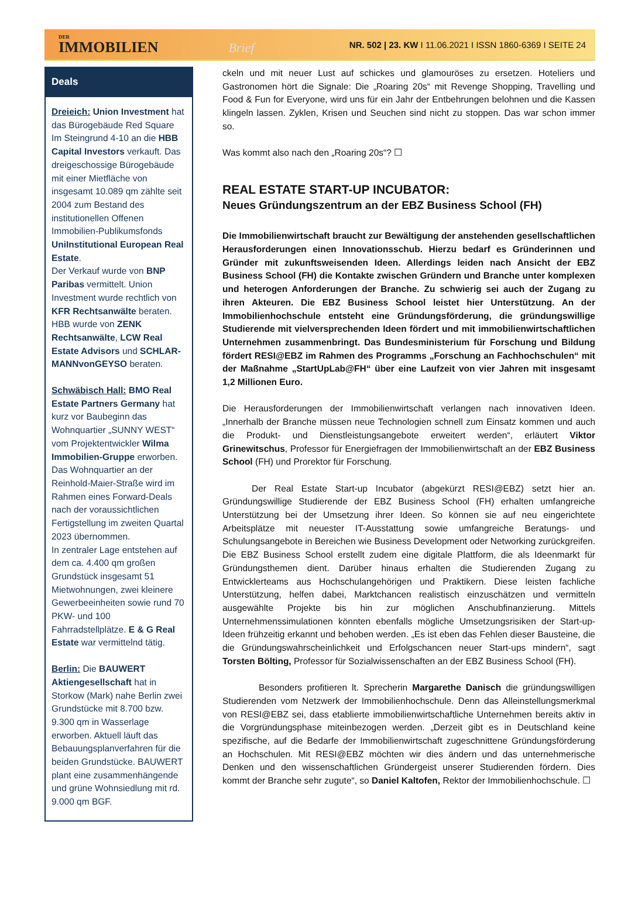DER
IMMOBILIEN Brief
NR. 502 | 23. KW I 11.06.2021 I ISSN 1860-6369 I SEITE 24
Deals
Dreieich: Union Investment hat das Bürogebäude Red Square Im Steingrund 4-10 an die HBB Capital Investors verkauft. Das dreigeschossige Bürogebäude mit einer Mietfläche von insgesamt 10.089 qm zählte seit 2004 zum Bestand des institutionellen Offenen Immobilien-Publikumsfonds UniInstitutional European Real Estate.
Der Verkauf wurde von BNP Paribas vermittelt. Union Investment wurde rechtlich von KFR Rechtsanwälte beraten. HBB wurde von ZENK Rechtsanwälte, LCW Real Estate Advisors und SCHLAR­MANNvonGEYSO beraten.
Schwäbisch Hall: BMO Real Estate Partners Germany hat kurz vor Baubeginn das Wohnquartier „SUNNY WEST“ vom Projektentwickler Wilma Immobilien-Gruppe erworben. Das Wohnquartier an der Reinhold-Maier-Straße wird im Rahmen eines Forward-Deals nach der voraussichtlichen Fertigstellung im zweiten Quartal 2023 übernommen.
In zentraler Lage entstehen auf dem ca. 4.400 qm großen Grundstück insgesamt 51 Mietwohnungen, zwei kleinere Gewerbeeinheiten sowie rund 70 PKW- und 100 Fahrradstellplätze. E & G Real Estate war vermittelnd tätig.
Berlin: Die BAUWERT Aktiengesellschaft hat in Storkow (Mark) nahe Berlin zwei Grundstücke mit 8.700 bzw. 9.300 qm in Wasserlage erworben. Aktuell läuft das Bebauungsplanverfahren für die beiden Grundstücke. BAUWERT plant eine zusammenhängende und grüne Wohnsiedlung mit rd. 9.000 qm BGF.
ckeln und mit neuer Lust auf schickes und glamouröses zu ersetzen. Hoteliers und Gastronomen hört die Signale: Die „Roaring 20s“ mit Revenge Shopping, Travelling und Food & Fun for Everyone, wird uns für ein Jahr der Entbehrungen belohnen und die Kassen klingeln lassen. Zyklen, Krisen und Seuchen sind nicht zu stoppen. Das war schon immer so.
Was kommt also nach den „Roaring 20s“? ☐
REAL ESTATE START-UP INCUBATOR:
Neues Gründungszentrum an der EBZ Business School (FH)
Die Immobilienwirtschaft braucht zur Bewältigung der anstehenden gesellschaftlichen Herausforderungen einen Innovationsschub. Hierzu bedarf es Gründerinnen und Gründer mit zukunftsweisenden Ideen. Allerdings leiden nach Ansicht der EBZ Business School (FH) die Kontakte zwischen Gründern und Branche unter komplexen und heterogen Anforderungen der Branche. Zu schwierig sei auch der Zugang zu ihren Akteuren. Die EBZ Business School leistet hier Unterstützung. An der Immobilienhochschule entsteht eine Gründungsförderung, die gründungswillige Studierende mit vielversprechenden Ideen fördert und mit immobilienwirtschaftlichen Unternehmen zusammenbringt. Das Bundesministerium für Forschung und Bildung fördert RESI@EBZ im Rahmen des Programms „Forschung an Fachhochschulen“ mit der Maßnahme „StartUpLab@FH“ über eine Laufzeit von vier Jahren mit insgesamt 1,2 Millionen Euro.
Die Herausforderungen der Immobilienwirtschaft verlangen nach innovativen Ideen. „Innerhalb der Branche müssen neue Technologien schnell zum Einsatz kommen und auch die Produkt- und Dienstleistungsangebote erweitert werden“, erläutert Viktor Grinewitschus, Professor für Energiefragen der Immobilienwirtschaft an der EBZ Business School (FH) und Prorektor für Forschung.
Der Real Estate Start-up Incubator (abgekürzt RESI@EBZ) setzt hier an. Gründungswillige Studierende der EBZ Business School (FH) erhalten umfangreiche Unterstützung bei der Umsetzung ihrer Ideen. So können sie auf neu eingerichtete Arbeitsplätze mit neuester IT-Ausstattung sowie umfangreiche Beratungs- und Schulungsangebote in Bereichen wie Business Development oder Networking zurückgreifen. Die EBZ Business School erstellt zudem eine digitale Plattform, die als Ideenmarkt für Gründungsthemen dient. Darüber hinaus erhalten die Studierenden Zugang zu Entwicklerteams aus Hochschulangehörigen und Praktikern. Diese leisten fachliche Unterstützung, helfen dabei, Marktchancen realistisch einzuschätzen und vermitteln ausgewählte Projekte bis hin zur möglichen Anschubfinanzierung. Mittels Unternehmenssimulationen könnten ebenfalls mögliche Umsetzungsrisiken der Start-up-Ideen frühzeitig erkannt und behoben werden. „Es ist eben das Fehlen dieser Bausteine, die die Gründungswahrscheinlichkeit und Erfolgschancen neuer Start-ups mindern“, sagt Torsten Bölting, Professor für Sozialwissenschaften an der EBZ Business School (FH).
Besonders profitieren lt. Sprecherin Margarethe Danisch die gründungswilligen Studierenden vom Netzwerk der Immobilienhochschule. Denn das Alleinstellungsmerkmal von RESI@EBZ sei, dass etablierte immobilienwirtschaftliche Unternehmen bereits aktiv in die Vorgründungsphase miteinbezogen werden. „Derzeit gibt es in Deutschland keine spezifische, auf die Bedarfe der Immobilienwirtschaft zugeschnittene Gründungsförderung an Hochschulen. Mit RESI@EBZ möchten wir dies ändern und das unternehmerische Denken und den wissenschaftlichen Gründergeist unserer Studierenden fördern. Dies kommt der Branche sehr zugute“, so Daniel Kaltofen, Rektor der Immobilienhochschule. ☐